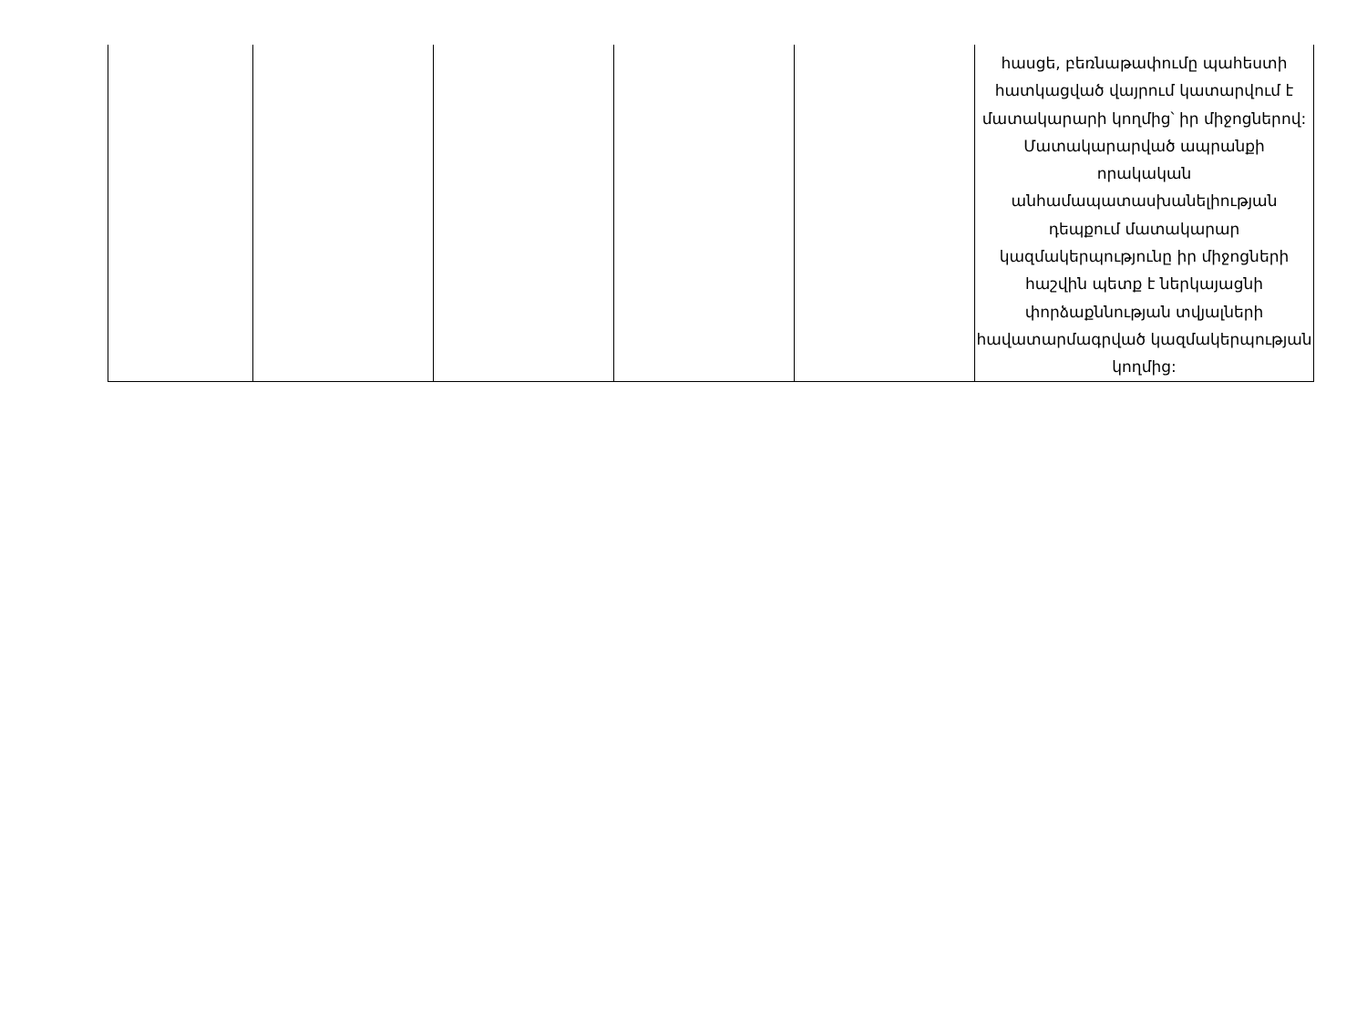| | | | | | հասցե, բեռնաթափումը պահեստի հատկացված վայրում կատարվում է մատակարարի կողմից՝ իր միջոցներով: Մատակարարված ապրանքի որակական անհամապատասխանելիության դեպքում մատակարար կազմակերպությունը իր միջոցների հաշվին պետք է ներկայացնի փորձաքննության տվյալների հավատարմագրված կազմակերպության կողմից: |